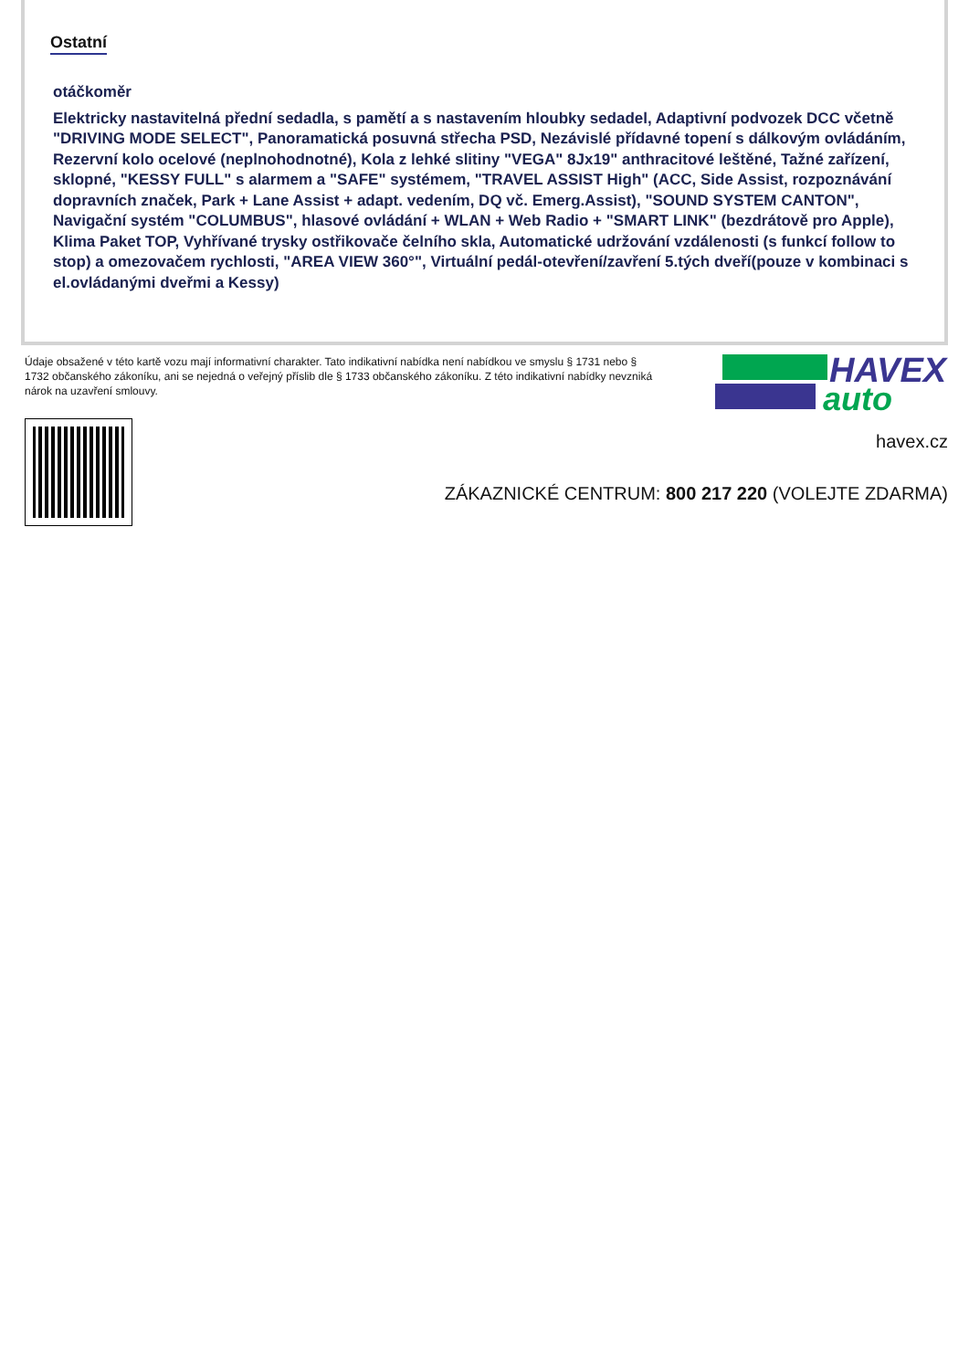Ostatní
otáčkoměr
Elektricky nastavitelná přední sedadla, s pamětí a s nastavením hloubky sedadel, Adaptivní podvozek DCC včetně "DRIVING MODE SELECT", Panoramatická posuvná střecha PSD, Nezávislé přídavné topení s dálkovým ovládáním, Rezervní kolo ocelové (neplnohodnotné), Kola z lehké slitiny "VEGA" 8Jx19" anthracitové leštěné, Tažné zařízení, sklopné, "KESSY FULL" s alarmem a "SAFE" systémem, "TRAVEL ASSIST High" (ACC, Side Assist, rozpoznávání dopravních značek, Park + Lane Assist + adapt. vedením, DQ vč. Emerg.Assist), "SOUND SYSTEM CANTON", Navigační systém "COLUMBUS", hlasové ovládání + WLAN + Web Radio + "SMART LINK" (bezdrátově pro Apple), Klima Paket TOP, Vyhřívané trysky ostřikovače čelního skla, Automatické udržování vzdálenosti (s funkcí follow to stop) a omezovačem rychlosti, "AREA VIEW 360°", Virtuální pedál-otevření/zavření 5.tých dveří(pouze v kombinaci s el.ovládanými dveřmi a Kessy)
Údaje obsažené v této kartě vozu mají informativní charakter. Tato indikativní nabídka není nabídkou ve smyslu § 1731 nebo § 1732 občanského zákoníku, ani se nejedná o veřejný příslib dle § 1733 občanského zákoníku. Z této indikativní nabídky nevzniká nárok na uzavření smlouvy.
HAVEX
auto
havex.cz
ZÁKAZNICKÉ CENTRUM: 800 217 220 (VOLEJTE ZDARMA)